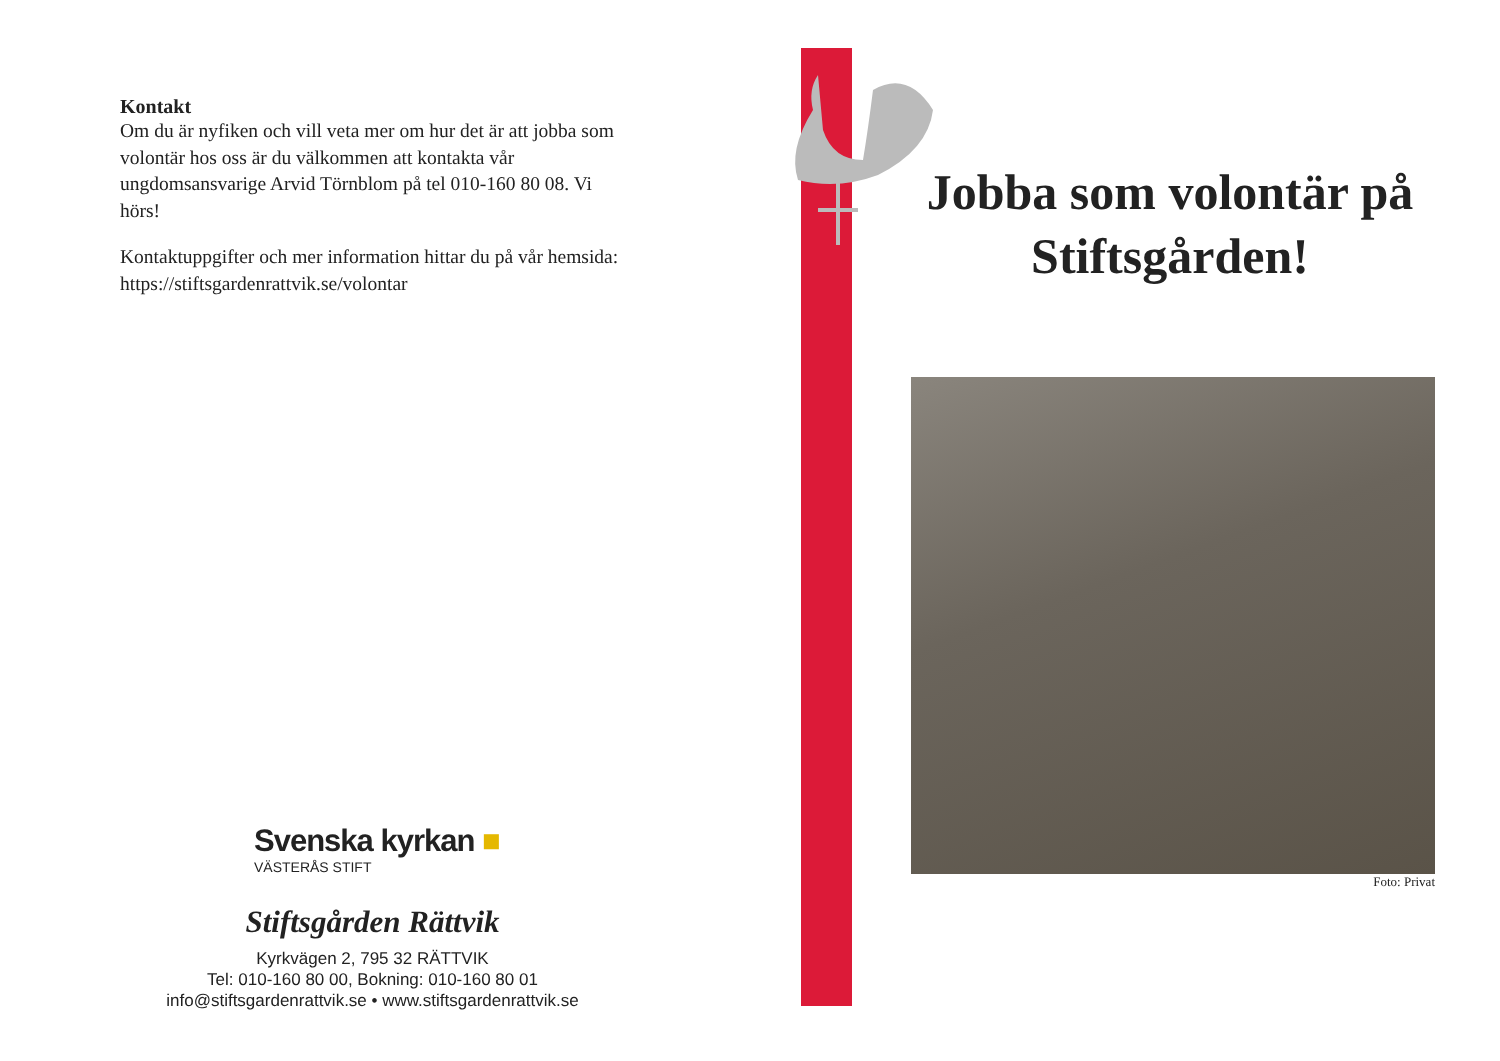Kontakt
Om du är nyfiken och vill veta mer om hur det är att jobba som volontär hos oss är du välkommen att kontakta vår ungdomsansvarige Arvid Törnblom på tel 010-160 80 08. Vi hörs!
Kontaktuppgifter och mer information hittar du på vår hemsida: https://stiftsgardenrattvik.se/volontar
Svenska kyrkan ■
VÄSTERÅS STIFT
Stiftsgården Rättvik
Kyrkvägen 2, 795 32 RÄTTVIK
Tel: 010-160 80 00, Bokning: 010-160 80 01
info@stiftsgardenrattvik.se • www.stiftsgardenrattvik.se
Jobba som volontär på Stiftsgården!
Foto: Privat